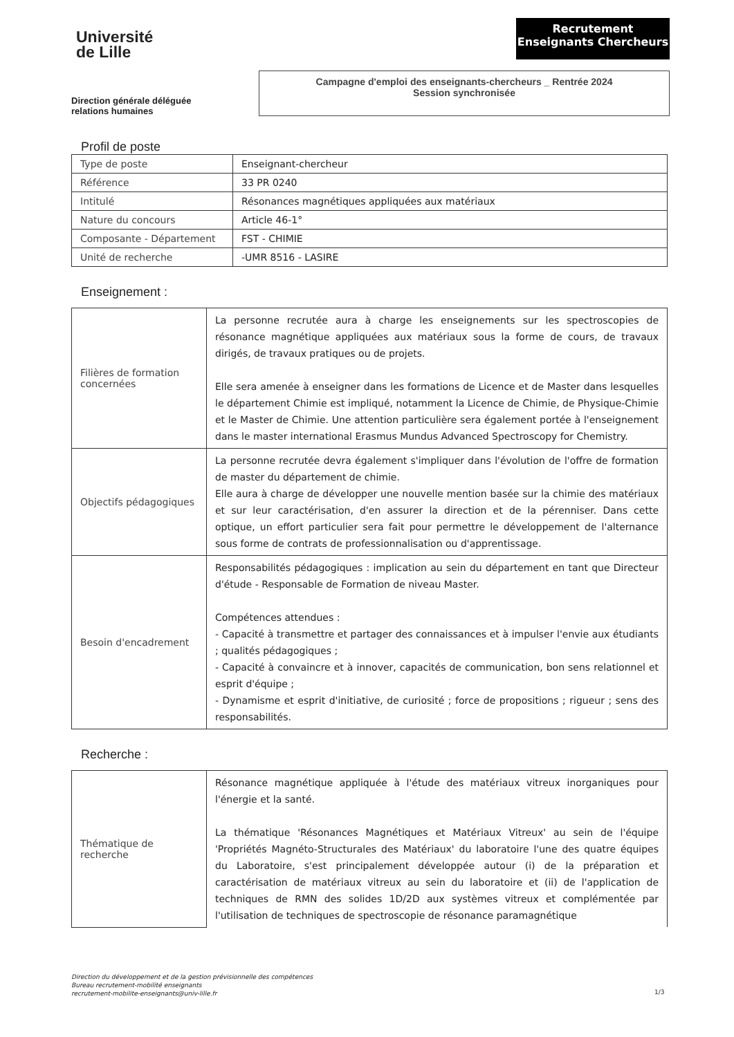Université
de Lille
Recrutement
Enseignants Chercheurs
Direction générale déléguée
relations humaines
Campagne d'emploi des enseignants-chercheurs _ Rentrée 2024
Session synchronisée
Profil de poste
| Type de poste | Enseignant-chercheur |
| Référence | 33 PR 0240 |
| Intitulé | Résonances magnétiques appliquées aux matériaux |
| Nature du concours | Article 46-1° |
| Composante - Département | FST - CHIMIE |
| Unité de recherche | -UMR 8516 - LASIRE |
Enseignement :
| Filières de formation concernées | La personne recrutée aura à charge les enseignements sur les spectroscopies de résonance magnétique appliquées aux matériaux sous la forme de cours, de travaux dirigés, de travaux pratiques ou de projets. Elle sera amenée à enseigner dans les formations de Licence et de Master dans lesquelles le département Chimie est impliqué, notamment la Licence de Chimie, de Physique-Chimie et le Master de Chimie. Une attention particulière sera également portée à l'enseignement dans le master international Erasmus Mundus Advanced Spectroscopy for Chemistry. |
| Objectifs pédagogiques | La personne recrutée devra également s'impliquer dans l'évolution de l'offre de formation de master du département de chimie. Elle aura à charge de développer une nouvelle mention basée sur la chimie des matériaux et sur leur caractérisation, d'en assurer la direction et de la pérenniser. Dans cette optique, un effort particulier sera fait pour permettre le développement de l'alternance sous forme de contrats de professionnalisation ou d'apprentissage. |
| Besoin d'encadrement | Responsabilités pédagogiques : implication au sein du département en tant que Directeur d'étude - Responsable de Formation de niveau Master. Compétences attendues : - Capacité à transmettre et partager des connaissances et à impulser l'envie aux étudiants ; qualités pédagogiques ; - Capacité à convaincre et à innover, capacités de communication, bon sens relationnel et esprit d'équipe ; - Dynamisme et esprit d'initiative, de curiosité ; force de propositions ; rigueur ; sens des responsabilités. |
Recherche :
| Thématique de recherche | Résonance magnétique appliquée à l'étude des matériaux vitreux inorganiques pour l'énergie et la santé. La thématique 'Résonances Magnétiques et Matériaux Vitreux' au sein de l'équipe 'Propriétés Magnéto-Structurales des Matériaux' du laboratoire l'une des quatre équipes du Laboratoire, s'est principalement développée autour (i) de la préparation et caractérisation de matériaux vitreux au sein du laboratoire et (ii) de l'application de techniques de RMN des solides 1D/2D aux systèmes vitreux et complémentée par l'utilisation de techniques de spectroscopie de résonance paramagnétique |
Direction du développement et de la gestion prévisionnelle des compétences
Bureau recrutement-mobilité enseignants
recrutement-mobilite-enseignants@univ-lille.fr
1/3